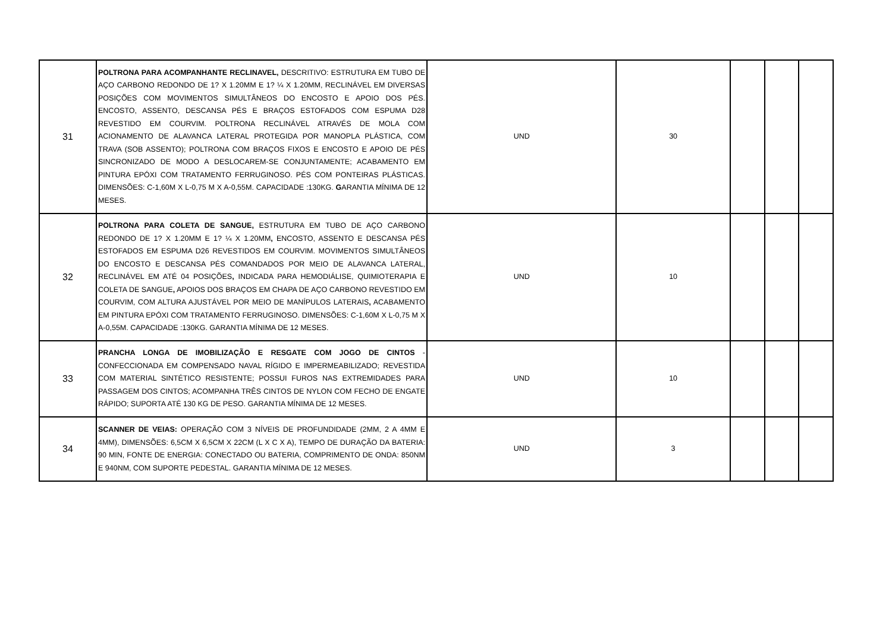| 31 | POLTRONA PARA ACOMPANHANTE RECLINAVEL, DESCRITIVO: ESTRUTURA EM TUBO DE AÇO CARBONO REDONDO DE 1? X 1.20MM E 1? ¼ X 1.20MM, RECLINÁVEL EM DIVERSAS POSIÇÕES COM MOVIMENTOS SIMULTÂNEOS DO ENCOSTO E APOIO DOS PÉS. ENCOSTO, ASSENTO, DESCANSA PÉS E BRAÇOS ESTOFADOS COM ESPUMA D28 REVESTIDO EM COURVIM. POLTRONA RECLINÁVEL ATRAVÉS DE MOLA COM ACIONAMENTO DE ALAVANCA LATERAL PROTEGIDA POR MANOPLA PLÁSTICA, COM TRAVA (SOB ASSENTO); POLTRONA COM BRAÇOS FIXOS E ENCOSTO E APOIO DE PÉS SINCRONIZADO DE MODO A DESLOCAREM-SE CONJUNTAMENTE; ACABAMENTO EM PINTURA EPÓXI COM TRATAMENTO FERRUGINOSO. PÉS COM PONTEIRAS PLÁSTICAS. DIMENSÕES: C-1,60M X L-0,75 M X A-0,55M. CAPACIDADE :130KG. G ARANTIA MÍNIMA DE 12 MESES. | UND | 30 | | | |
| 32 | POLTRONA PARA COLETA DE SANGUE, ESTRUTURA EM TUBO DE AÇO CARBONO REDONDO DE 1? X 1.20MM E 1? ¼ X 1.20MM , ENCOSTO, ASSENTO E DESCANSA PÉS ESTOFADOS EM ESPUMA D26 REVESTIDOS EM COURVIM. MOVIMENTOS SIMULTÂNEOS DO ENCOSTO E DESCANSA PÉS COMANDADOS POR MEIO DE ALAVANCA LATERAL, RECLINÁVEL EM ATÉ 04 POSIÇÕES , INDICADA PARA HEMODIÁLISE, QUIMIOTERAPIA E COLETA DE SANGUE , APOIOS DOS BRAÇOS EM CHAPA DE AÇO CARBONO REVESTIDO EM COURVIM, COM ALTURA AJUSTÁVEL POR MEIO DE MANÍPULOS LATERAIS , ACABAMENTO EM PINTURA EPÓXI COM TRATAMENTO FERRUGINOSO. DIMENSÕES: C-1,60M X L-0,75 M X A-0,55M. CAPACIDADE :130KG. GARANTIA MÍNIMA DE 12 MESES. | UND | 10 | | | |
| 33 | PRANCHA LONGA DE IMOBILIZAÇÃO E RESGATE COM JOGO DE CINTOS - CONFECCIONADA EM COMPENSADO NAVAL RÍGIDO E IMPERMEABILIZADO; REVESTIDA COM MATERIAL SINTÉTICO RESISTENTE; POSSUI FUROS NAS EXTREMIDADES PARA PASSAGEM DOS CINTOS; ACOMPANHA TRÊS CINTOS DE NYLON COM FECHO DE ENGATE RÁPIDO; SUPORTA ATÉ 130 KG DE PESO. GARANTIA MÍNIMA DE 12 MESES. | UND | 10 | | | |
| 34 | SCANNER DE VEIAS: OPERAÇÃO COM 3 NÍVEIS DE PROFUNDIDADE (2MM, 2 A 4MM E 4MM), DIMENSÕES: 6,5CM X 6,5CM X 22CM (L X C X A), TEMPO DE DURAÇÃO DA BATERIA: 90 MIN, FONTE DE ENERGIA: CONECTADO OU BATERIA, COMPRIMENTO DE ONDA: 850NM E 940NM, COM SUPORTE PEDESTAL. GARANTIA MÍNIMA DE 12 MESES. | UND | 3 | | | |